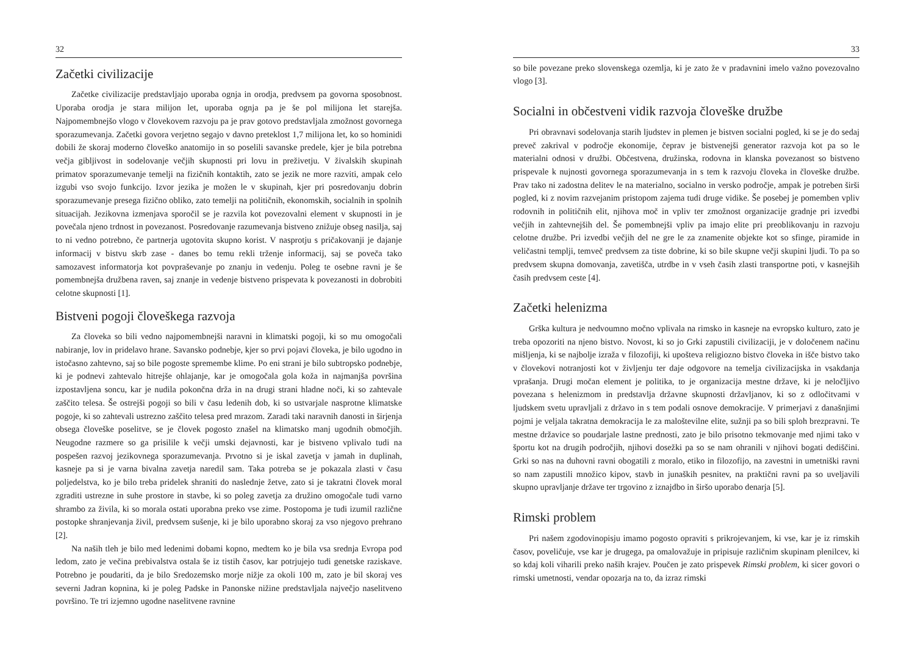32
Začetki civilizacije
Začetke civilizacije predstavljajo uporaba ognja in orodja, predvsem pa govorna sposobnost. Uporaba orodja je stara milijon let, uporaba ognja pa je še pol milijona let starejša. Najpomembnejšo vlogo v človekovem razvoju pa je prav gotovo predstavljala zmožnost govornega sporazumevanja. Začetki govora verjetno segajo v davno preteklost 1,7 milijona let, ko so hominidi dobili že skoraj moderno človeško anatomijo in so poselili savanske predele, kjer je bila potrebna večja gibljivost in sodelovanje večjih skupnosti pri lovu in preživetju. V živalskih skupinah primatov sporazumevanje temelji na fizičnih kontaktih, zato se jezik ne more razviti, ampak celo izgubi vso svojo funkcijo. Izvor jezika je možen le v skupinah, kjer pri posredovanju dobrin sporazumevanje presega fizično obliko, zato temelji na političnih, ekonomskih, socialnih in spolnih situacijah. Jezikovna izmenjava sporočil se je razvila kot povezovalni element v skupnosti in je povečala njeno trdnost in povezanost. Posredovanje razumevanja bistveno znižuje obseg nasilja, saj to ni vedno potrebno, če partnerja ugotovita skupno korist. V nasprotju s pričakovanji je dajanje informacij v bistvu skrb zase - danes bo temu rekli trženje informacij, saj se poveča tako samozavest informatorja kot povpraševanje po znanju in vedenju. Poleg te osebne ravni je še pomembnejša družbena raven, saj znanje in vedenje bistveno prispevata k povezanosti in dobrobiti celotne skupnosti [1].
Bistveni pogoji človeškega razvoja
Za človeka so bili vedno najpomembnejši naravni in klimatski pogoji, ki so mu omogočali nabiranje, lov in pridelavo hrane. Savansko podnebje, kjer so prvi pojavi človeka, je bilo ugodno in istočasno zahtevno, saj so bile pogoste spremembe klime. Po eni strani je bilo subtropsko podnebje, ki je podnevi zahtevalo hitrejše ohlajanje, kar je omogočala gola koža in najmanjša površina izpostavljena soncu, kar je nudila pokončna drža in na drugi strani hladne noči, ki so zahtevale zaščito telesa. Še ostrejši pogoji so bili v času ledenih dob, ki so ustvarjale nasprotne klimatske pogoje, ki so zahtevali ustrezno zaščito telesa pred mrazom. Zaradi taki naravnih danosti in širjenja obsega človeške poselitve, se je človek pogosto znašel na klimatsko manj ugodnih območjih. Neugodne razmere so ga prisilile k večji umski dejavnosti, kar je bistveno vplivalo tudi na pospešen razvoj jezikovnega sporazumevanja. Prvotno si je iskal zavetja v jamah in duplinah, kasneje pa si je varna bivalna zavetja naredil sam. Taka potreba se je pokazala zlasti v času poljedelstva, ko je bilo treba pridelek shraniti do naslednje žetve, zato si je takratni človek moral zgraditi ustrezne in suhe prostore in stavbe, ki so poleg zavetja za družino omogočale tudi varno shrambo za živila, ki so morala ostati uporabna preko vse zime. Postopoma je tudi izumil različne postopke shranjevanja živil, predvsem sušenje, ki je bilo uporabno skoraj za vso njegovo prehrano [2].
Na naših tleh je bilo med ledenimi dobami kopno, medtem ko je bila vsa srednja Evropa pod ledom, zato je večina prebivalstva ostala še iz tistih časov, kar potrjujejo tudi genetske raziskave. Potrebno je poudariti, da je bilo Sredozemsko morje nižje za okoli 100 m, zato je bil skoraj ves severni Jadran kopnina, ki je poleg Padske in Panonske nižine predstavljala največjo naselitveno površino. Te tri izjemno ugodne naselitvene ravnine
33
so bile povezane preko slovenskega ozemlja, ki je zato že v pradavnini imelo važno povezovalno vlogo [3].
Socialni in občestveni vidik razvoja človeške družbe
Pri obravnavi sodelovanja starih ljudstev in plemen je bistven socialni pogled, ki se je do sedaj preveč zakrival v področje ekonomije, čeprav je bistvenejši generator razvoja kot pa so le materialni odnosi v družbi. Občestvena, družinska, rodovna in klanska povezanost so bistveno prispevale k nujnosti govornega sporazumevanja in s tem k razvoju človeka in človeške družbe. Prav tako ni zadostna delitev le na materialno, socialno in versko področje, ampak je potreben širši pogled, ki z novim razvejanim pristopom zajema tudi druge vidike. Še posebej je pomemben vpliv rodovnih in političnih elit, njihova moč in vpliv ter zmožnost organizacije gradnje pri izvedbi večjih in zahtevnejših del. Še pomembnejši vpliv pa imajo elite pri preoblikovanju in razvoju celotne družbe. Pri izvedbi večjih del ne gre le za znamenite objekte kot so sfinge, piramide in veličastni templji, temveč predvsem za tiste dobrine, ki so bile skupne večji skupini ljudi. To pa so predvsem skupna domovanja, zavetišča, utrdbe in v vseh časih zlasti transportne poti, v kasnejših časih predvsem ceste [4].
Začetki helenizma
Grška kultura je nedvoumno močno vplivala na rimsko in kasneje na evropsko kulturo, zato je treba opozoriti na njeno bistvo. Novost, ki so jo Grki zapustili civilizaciji, je v določenem načinu mišljenja, ki se najbolje izraža v filozofiji, ki upošteva religiozno bistvo človeka in išče bistvo tako v človekovi notranjosti kot v življenju ter daje odgovore na temelja civilizacijska in vsakdanja vprašanja. Drugi močan element je politika, to je organizacija mestne države, ki je neločljivo povezana s helenizmom in predstavlja državne skupnosti državljanov, ki so z odločitvami v ljudskem svetu upravljali z državo in s tem podali osnove demokracije. V primerjavi z današnjimi pojmi je veljala takratna demokracija le za maloštevilne elite, sužnji pa so bili sploh brezpravni. Te mestne državice so poudarjale lastne prednosti, zato je bilo prisotno tekmovanje med njimi tako v športu kot na drugih področjih, njihovi dosežki pa so se nam ohranili v njihovi bogati dediščini. Grki so nas na duhovni ravni obogatili z moralo, etiko in filozofijo, na zavestni in umetniški ravni so nam zapustili množico kipov, stavb in junaških pesnitev, na praktični ravni pa so uveljavili skupno upravljanje države ter trgovino z iznajdbo in širšo uporabo denarja [5].
Rimski problem
Pri našem zgodovinopisju imamo pogosto opraviti s prikrojevanjem, ki vse, kar je iz rimskih časov, poveličuje, vse kar je drugega, pa omalovažuje in pripisuje različnim skupinam plenilcev, ki so kdaj koli viharili preko naših krajev. Poučen je zato prispevek Rimski problem, ki sicer govori o rimski umetnosti, vendar opozarja na to, da izraz rimski